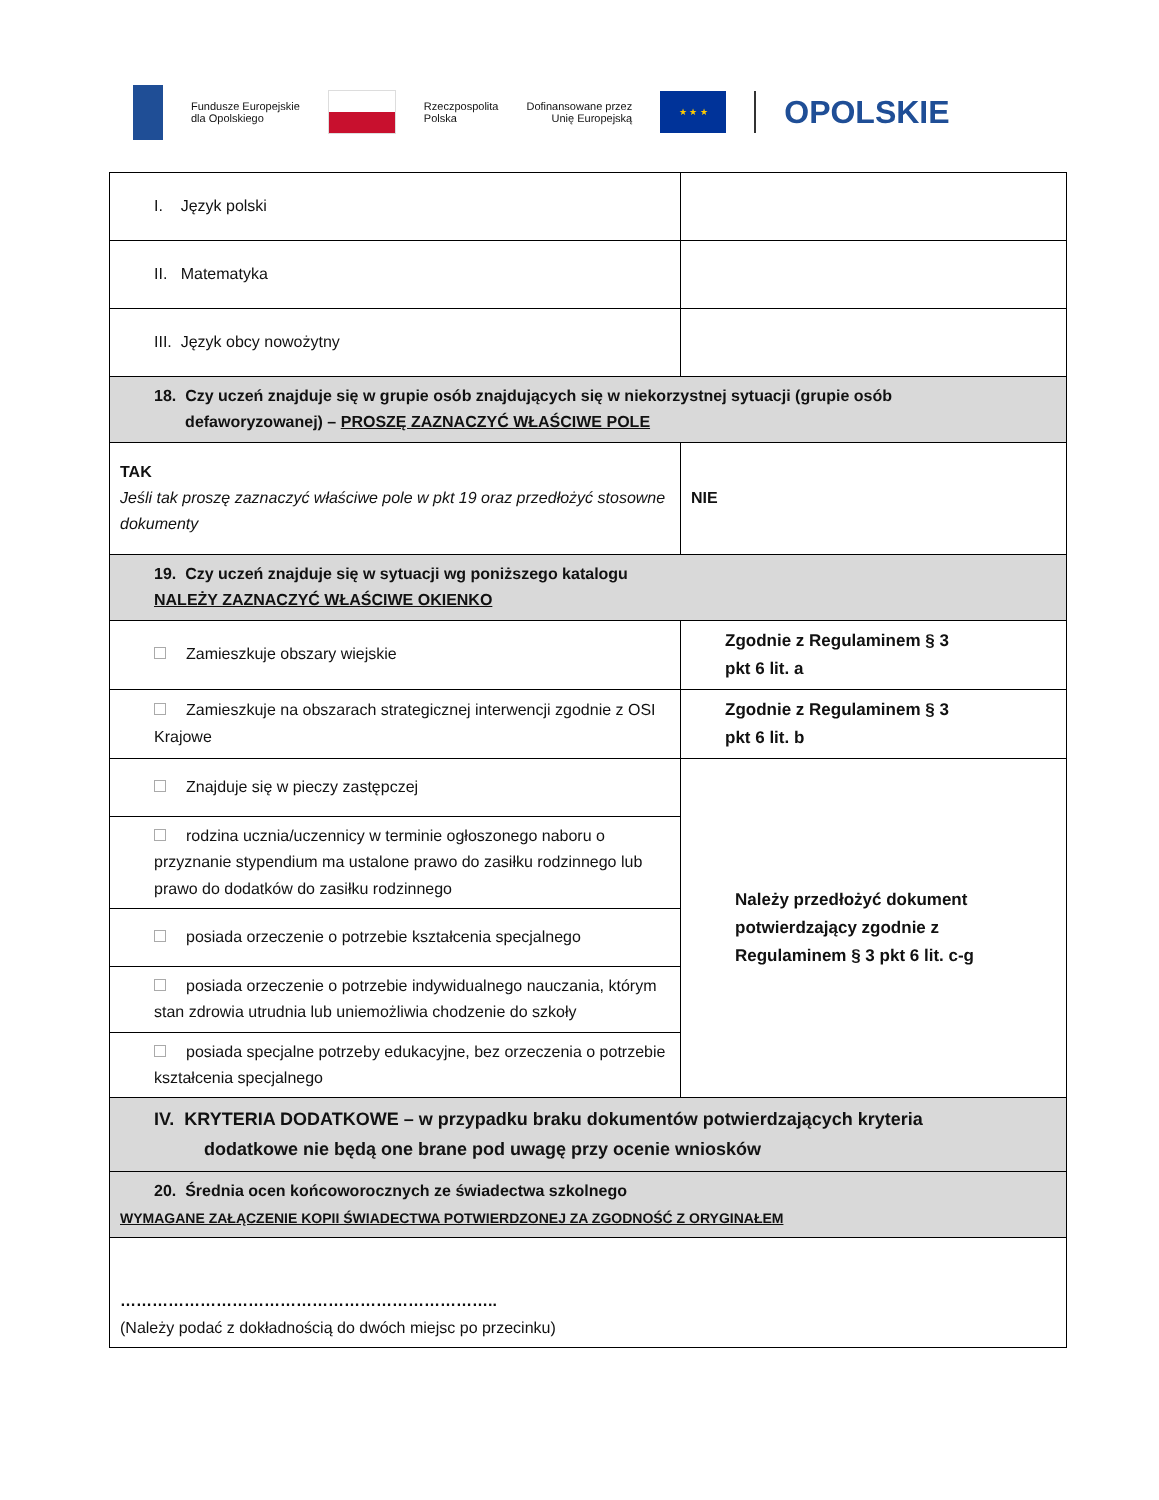Fundusze Europejskie
dla Opolskiego
Rzeczpospolita
Polska
Dofinansowane przez
Unię Europejską
★ ★ ★
OPOLSKIE
| I. Język polski | | |
| II. Matematyka | | |
| III. Język obcy nowożytny | | |
| 18. Czy uczeń znajduje się w grupie osób znajdujących się w niekorzystnej sytuacji (grupie osób defaworyzowanej) – PROSZĘ ZAZNACZYĆ WŁAŚCIWE POLE | | |
| TAK Jeśli tak proszę zaznaczyć właściwe pole w pkt 19 oraz przedłożyć stosowne dokumenty | NIE | |
| 19. Czy uczeń znajduje się w sytuacji wg poniższego katalogu NALEŻY ZAZNACZYĆ WŁAŚCIWE OKIENKO | | |
| Zamieszkuje obszary wiejskie | Zgodnie z Regulaminem § 3 pkt 6 lit. a | |
| Zamieszkuje na obszarach strategicznej interwencji zgodnie z OSI Krajowe | Zgodnie z Regulaminem § 3 pkt 6 lit. b | |
| Znajduje się w pieczy zastępczej | Należy przedłożyć dokument potwierdzający zgodnie z Regulaminem § 3 pkt 6 lit. c-g | |
| rodzina ucznia/uczennicy w terminie ogłoszonego naboru o przyznanie stypendium ma ustalone prawo do zasiłku rodzinnego lub prawo do dodatków do zasiłku rodzinnego | | |
| posiada orzeczenie o potrzebie kształcenia specjalnego | | |
| posiada orzeczenie o potrzebie indywidualnego nauczania, którym stan zdrowia utrudnia lub uniemożliwia chodzenie do szkoły | | |
| posiada specjalne potrzeby edukacyjne, bez orzeczenia o potrzebie kształcenia specjalnego | | |
| IV. KRYTERIA DODATKOWE – w przypadku braku dokumentów potwierdzających kryteria dodatkowe nie będą one brane pod uwagę przy ocenie wniosków | | |
| 20. Średnia ocen końcoworocznych ze świadectwa szkolnego WYMAGANE ZAŁĄCZENIE KOPII ŚWIADECTWA POTWIERDZONEJ ZA ZGODNOŚĆ Z ORYGINAŁEM | | |
| …………………………………………………………….. (Należy podać z dokładnością do dwóch miejsc po przecinku) | | |